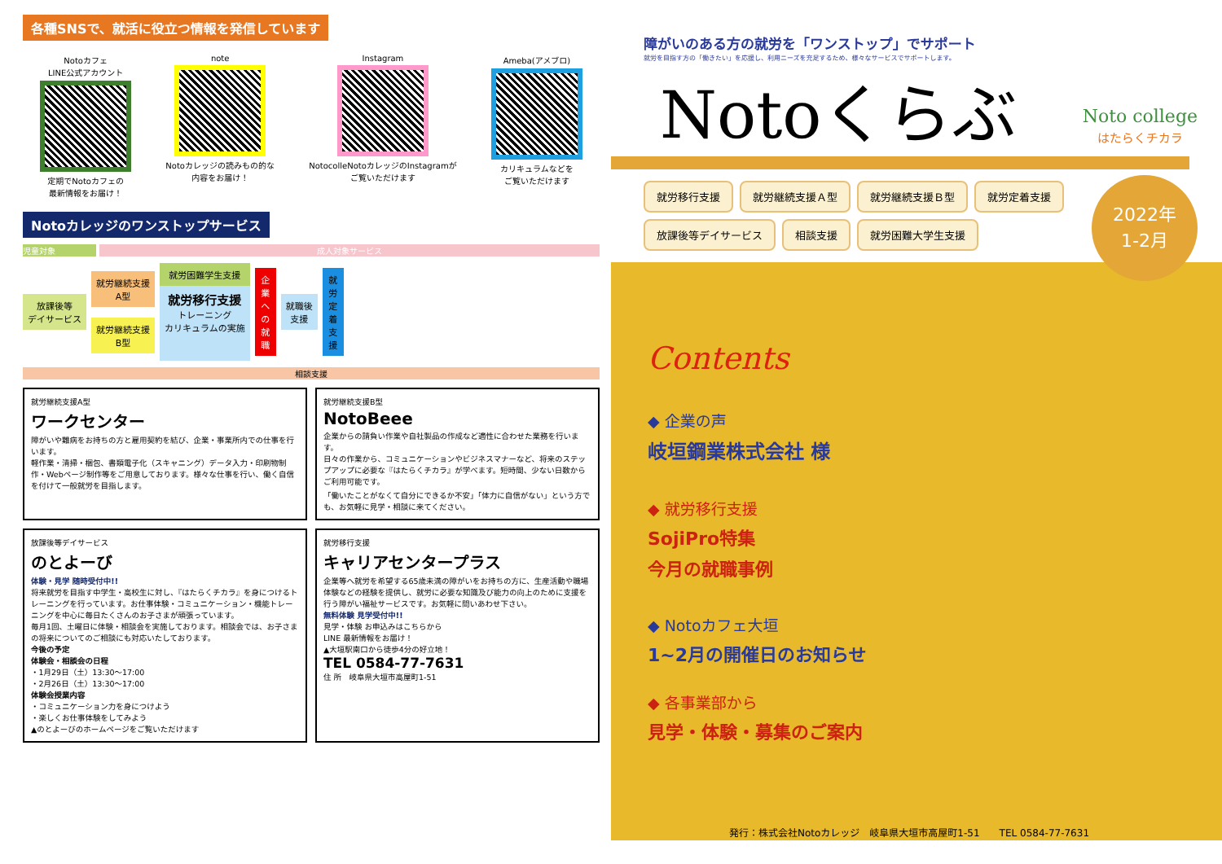各種SNSで、就活に役立つ情報を発信しています
Notoカフェ
LINE公式アカウント
定期でNotoカフェの
最新情報をお届け！
note
Notoカレッジの読みもの的な
内容をお届け！
Instagram
NotocolleNotoカレッジのInstagramが
ご覧いただけます
Ameba(アメブロ)
カリキュラムなどを
ご覧いただけます
Notoカレッジのワンストップサービス
児童対象 成人対象サービス
放課後等
デイサービス
就労継続支援
A型
就労継続支援
B型
就労困難学生支援
就労移行支援
トレーニング
カリキュラムの実施
企業への就職
就職後
支援
就労定着支援
相談支援
就労継続支援A型
ワークセンター
障がいや難病をお持ちの方と雇用契約を結び、企業・事業所内での仕事を行います。
軽作業・清掃・梱包、書類電子化（スキャニング）データ入力・印刷物制作・Webページ制作等をご用意しております。様々な仕事を行い、働く自信を付けて一般就労を目指します。
就労継続支援B型
NotoBeee
企業からの請負い作業や自社製品の作成など適性に合わせた業務を行います。
日々の作業から、コミュニケーションやビジネスマナーなど、将来のステップアップに必要な『はたらくチカラ』が学べます。短時間、少ない日数からご利用可能です。
「働いたことがなくて自分にできるか不安」「体力に自信がない」という方でも、お気軽に見学・相談に来てください。
放課後等デイサービス
のとよーび
体験・見学 随時受付中!!
将来就労を目指す中学生・高校生に対し、『はたらくチカラ』を身につけるトレーニングを行っています。お仕事体験・コミュニケーション・機能トレーニングを中心に毎日たくさんのお子さまが頑張っています。
毎月1回、土曜日に体験・相談会を実施しております。相談会では、お子さまの将来についてのご相談にも対応いたしております。
今後の予定
体験会・相談会の日程
・1月29日（土）13:30〜17:00
・2月26日（土）13:30〜17:00
体験会授業内容
・コミュニケーション力を身につけよう
・楽しくお仕事体験をしてみよう
▲のとよーびのホームページをご覧いただけます
就労移行支援
キャリアセンタープラス
企業等へ就労を希望する65歳未満の障がいをお持ちの方に、生産活動や職場体験などの経験を提供し、就労に必要な知識及び能力の向上のために支援を行う障がい福祉サービスです。お気軽に問いあわせ下さい。
無料体験 見学受付中!!
見学・体験 お申込みはこちらから
LINE 最新情報をお届け！
▲大垣駅南口から徒歩4分の好立地！
TEL 0584-77-7631
住 所　岐阜県大垣市高屋町1-51
障がいのある方の就労を「ワンストップ」でサポート
就労を目指す方の「働きたい」を応援し、利用ニーズを充足するため、様々なサービスでサポートします。
Notoくらぶ
Noto college
はたらくチカラ
就労移行支援 就労継続支援Ａ型 就労継続支援Ｂ型 就労定着支援 放課後等デイサービス 相談支援 就労困難大学生支援
2022年
1-2月
Contents
◆ 企業の声
岐垣鋼業株式会社 様
◆ 就労移行支援
SojiPro特集
今月の就職事例
◆ Notoカフェ大垣
1~2月の開催日のお知らせ
◆ 各事業部から
見学・体験・募集のご案内
発行：株式会社Notoカレッジ　岐阜県大垣市高屋町1-51　　TEL 0584-77-7631